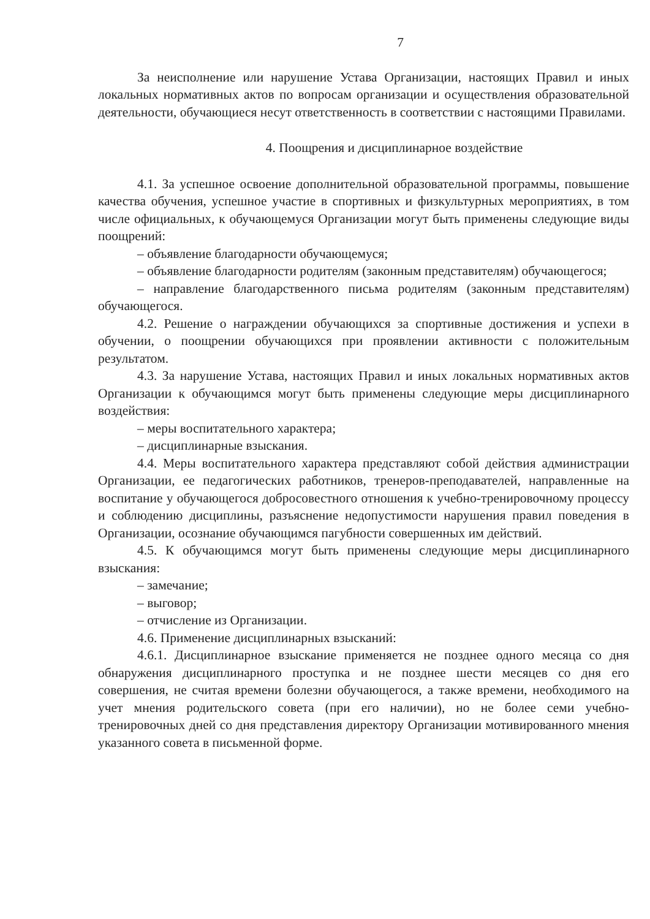7
За неисполнение или нарушение Устава Организации, настоящих Правил и иных локальных нормативных актов по вопросам организации и осуществления образовательной деятельности, обучающиеся несут ответственность в соответствии с настоящими Правилами.
4. Поощрения и дисциплинарное воздействие
4.1. За успешное освоение дополнительной образовательной программы, повышение качества обучения, успешное участие в спортивных и физкультурных мероприятиях, в том числе официальных, к обучающемуся Организации могут быть применены следующие виды поощрений:
– объявление благодарности обучающемуся;
– объявление благодарности родителям (законным представителям) обучающегося;
– направление благодарственного письма родителям (законным представителям) обучающегося.
4.2. Решение о награждении обучающихся за спортивные достижения и успехи в обучении, о поощрении обучающихся при проявлении активности с положительным результатом.
4.3. За нарушение Устава, настоящих Правил и иных локальных нормативных актов Организации к обучающимся могут быть применены следующие меры дисциплинарного воздействия:
– меры воспитательного характера;
– дисциплинарные взыскания.
4.4. Меры воспитательного характера представляют собой действия администрации Организации, ее педагогических работников, тренеров-преподавателей, направленные на воспитание у обучающегося добросовестного отношения к учебно-тренировочному процессу и соблюдению дисциплины, разъяснение недопустимости нарушения правил поведения в Организации, осознание обучающимся пагубности совершенных им действий.
4.5. К обучающимся могут быть применены следующие меры дисциплинарного взыскания:
– замечание;
– выговор;
– отчисление из Организации.
4.6. Применение дисциплинарных взысканий:
4.6.1. Дисциплинарное взыскание применяется не позднее одного месяца со дня обнаружения дисциплинарного проступка и не позднее шести месяцев со дня его совершения, не считая времени болезни обучающегося, а также времени, необходимого на учет мнения родительского совета (при его наличии), но не более семи учебно-тренировочных дней со дня представления директору Организации мотивированного мнения указанного совета в письменной форме.